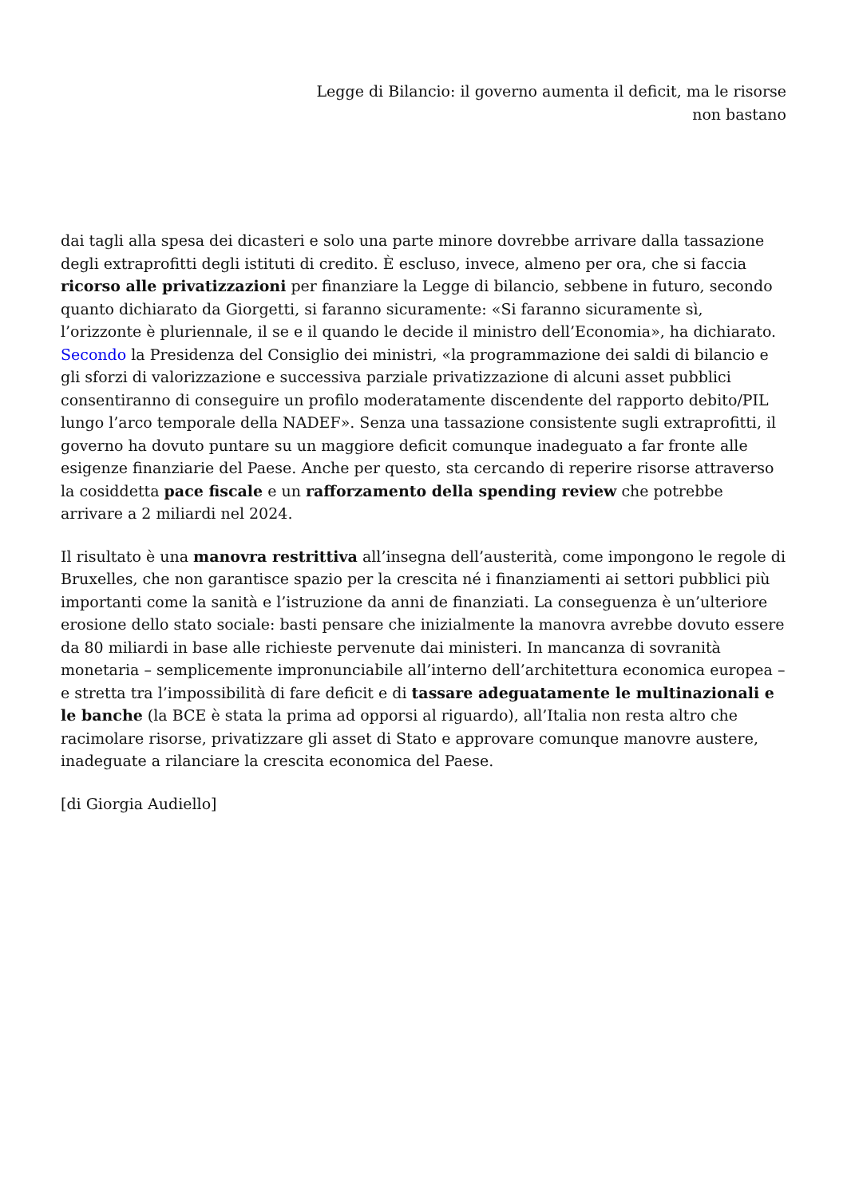Legge di Bilancio: il governo aumenta il deficit, ma le risorse non bastano
dai tagli alla spesa dei dicasteri e solo una parte minore dovrebbe arrivare dalla tassazione degli extraprofitti degli istituti di credito. È escluso, invece, almeno per ora, che si faccia ricorso alle privatizzazioni per finanziare la Legge di bilancio, sebbene in futuro, secondo quanto dichiarato da Giorgetti, si faranno sicuramente: «Si faranno sicuramente sì, l’orizzonte è pluriennale, il se e il quando le decide il ministro dell’Economia», ha dichiarato. Secondo la Presidenza del Consiglio dei ministri, «la programmazione dei saldi di bilancio e gli sforzi di valorizzazione e successiva parziale privatizzazione di alcuni asset pubblici consentiranno di conseguire un profilo moderatamente discendente del rapporto debito/PIL lungo l’arco temporale della NADEF». Senza una tassazione consistente sugli extraprofitti, il governo ha dovuto puntare su un maggiore deficit comunque inadeguato a far fronte alle esigenze finanziarie del Paese. Anche per questo, sta cercando di reperire risorse attraverso la cosiddetta pace fiscale e un rafforzamento della spending review che potrebbe arrivare a 2 miliardi nel 2024.
Il risultato è una manovra restrittiva all’insegna dell’austerità, come impongono le regole di Bruxelles, che non garantisce spazio per la crescita né i finanziamenti ai settori pubblici più importanti come la sanità e l’istruzione da anni de finanziati. La conseguenza è un’ulteriore erosione dello stato sociale: basti pensare che inizialmente la manovra avrebbe dovuto essere da 80 miliardi in base alle richieste pervenute dai ministeri. In mancanza di sovranità monetaria – semplicemente impronunciabile all’interno dell’architettura economica europea – e stretta tra l’impossibilità di fare deficit e di tassare adeguatamente le multinazionali e le banche (la BCE è stata la prima ad opporsi al riguardo), all’Italia non resta altro che racimolare risorse, privatizzare gli asset di Stato e approvare comunque manovre austere, inadeguate a rilanciare la crescita economica del Paese.
[di Giorgia Audiello]